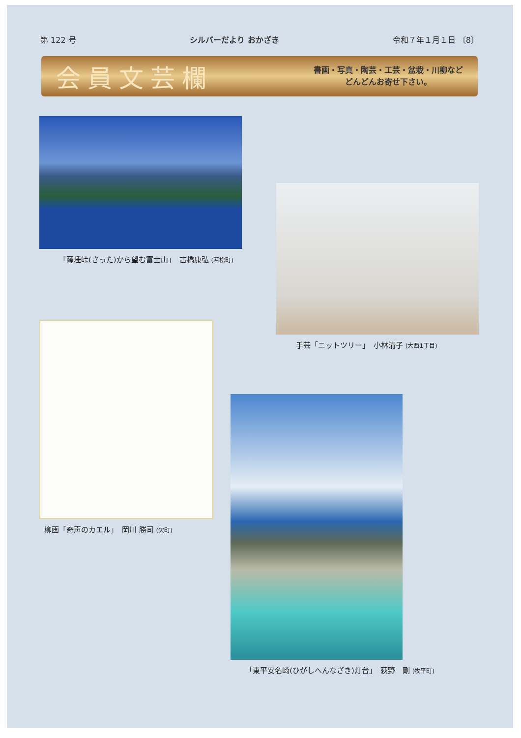第 122 号 シルバーだより おかざき 令和７年１月１日 〔8〕
会員文芸欄
書画・写真・陶芸・工芸・盆栽・川柳など
どんどんお寄せ下さい。
「薩埵峠(さった)から望む富士山」　古橋康弘 (若松町)
手芸「ニットツリー」　小林清子 (大西1丁目)
柳画「奇声のカエル」　岡川 勝司 (欠町)
「東平安名崎(ひがしへんなざき)灯台」　荻野　剛 (牧平町)